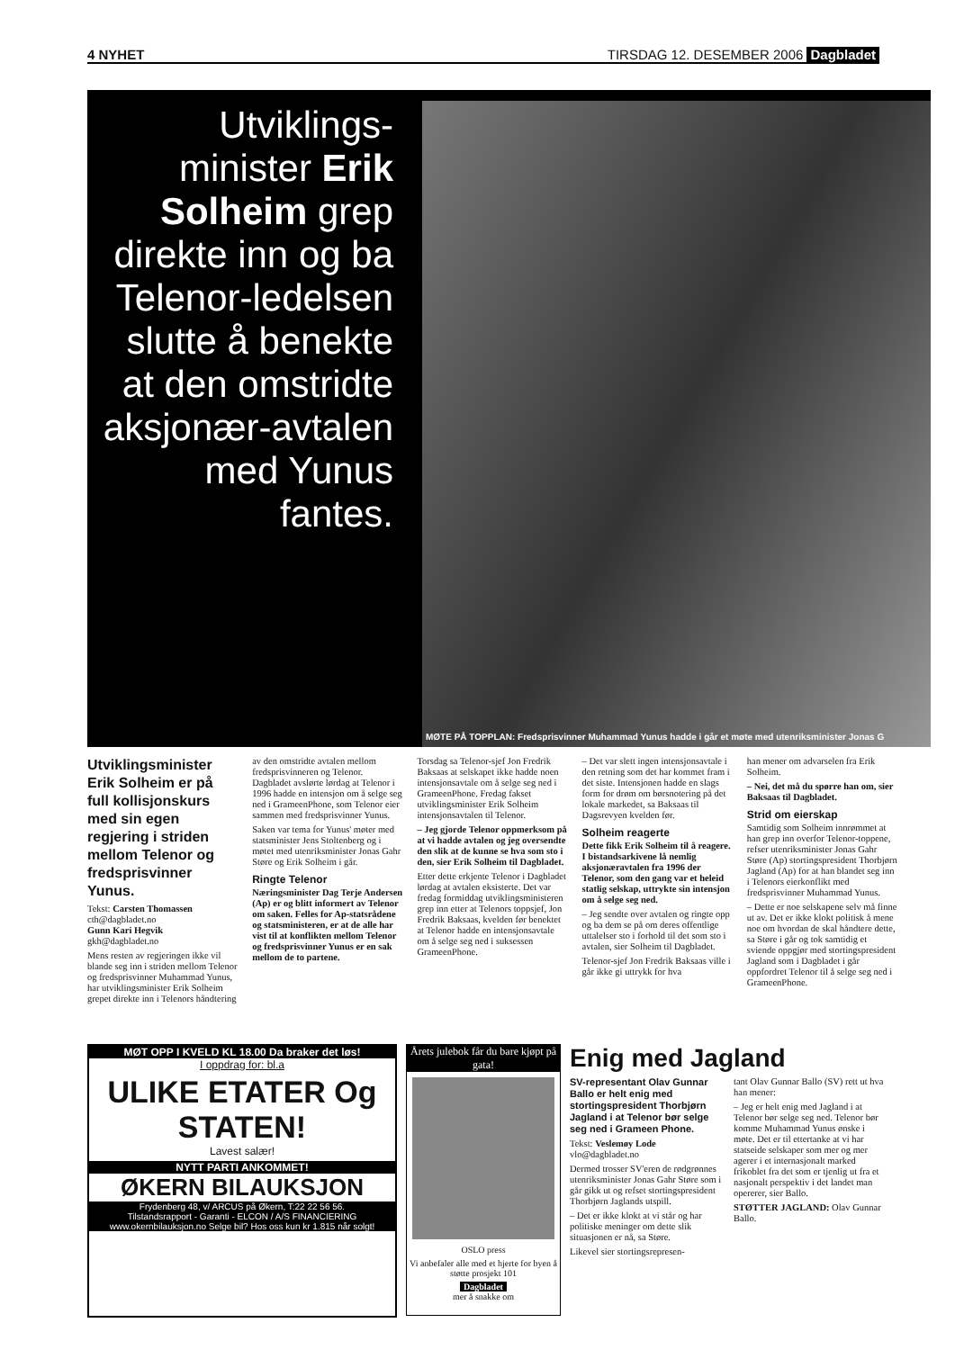4 NYHET TIRSDAG 12. DESEMBER 2006 Dagbladet
Utviklings-minister Erik Solheim grep direkte inn og ba Telenor-ledelsen slutte å benekte at den omstridte aksjonær-avtalen med Yunus fantes.
MØTE PÅ TOPPLAN: Fredsprisvinner Muhammad Yunus hadde i går et møte med utenriksminister Jonas G
Utviklingsminister Erik Solheim er på full kollisjonskurs med sin egen regjering i striden mellom Telenor og fredsprisvinner Yunus.
Tekst: Carsten Thomassen
cth@dagbladet.no
Gunn Kari Hegvik
gkh@dagbladet.no
Mens resten av regjeringen ikke vil blande seg inn i striden mellom Telenor og fredsprisvinner Muhammad Yunus, har utviklingsminister Erik Solheim grepet direkte inn i Telenors håndtering
av den omstridte avtalen mellom fredsprisvinneren og Telenor. Dagbladet avslørte lørdag at Telenor i 1996 hadde en intensjon om å selge seg ned i GrameenPhone, som Telenor eier sammen med fredsprisvinner Yunus.
Saken var tema for Yunus' møter med statsminister Jens Stoltenberg og i møtet med utenriksminister Jonas Gahr Støre og Erik Solheim i går.
Ringte Telenor
Næringsminister Dag Terje Andersen (Ap) er og blitt informert av Telenor om saken. Felles for Ap-statsrådene og statsministeren, er at de alle har vist til at konflikten mellom Telenor og fredsprisvinner Yunus er en sak mellom de to partene.
Torsdag sa Telenor-sjef Jon Fredrik Baksaas at selskapet ikke hadde noen intensjonsavtale om å selge seg ned i GrameenPhone. Fredag fakset utviklingsminister Erik Solheim intensjonsavtalen til Telenor.
– Jeg gjorde Telenor oppmerksom på at vi hadde avtalen og jeg oversendte den slik at de kunne se hva som sto i den, sier Erik Solheim til Dagbladet.
Etter dette erkjente Telenor i Dagbladet lørdag at avtalen eksisterte. Det var fredag formiddag utviklingsministeren grep inn etter at Telenors toppsjef, Jon Fredrik Baksaas, kvelden før benektet at Telenor hadde en intensjonsavtale om å selge seg ned i suksessen GrameenPhone.
– Det var slett ingen intensjonsavtale i den retning som det har kommet fram i det siste. Intensjonen hadde en slags form for drøm om børsnotering på det lokale markedet, sa Baksaas til Dagsrevyen kvelden før.
Solheim reagerte
Dette fikk Erik Solheim til å reagere. I bistandsarkivene lå nemlig aksjonæravtalen fra 1996 der Telenor, som den gang var et heleid statlig selskap, uttrykte sin intensjon om å selge seg ned.
– Jeg sendte over avtalen og ringte opp og ba dem se på om deres offentlige uttalelser sto i forhold til det som sto i avtalen, sier Solheim til Dagbladet.
Telenor-sjef Jon Fredrik Baksaas ville i går ikke gi uttrykk for hva
han mener om advarselen fra Erik Solheim.
– Nei, det må du spørre han om, sier Baksaas til Dagbladet.
Strid om eierskap
Samtidig som Solheim innrømmet at han grep inn overfor Telenor-toppene, refser utenriksminister Jonas Gahr Støre (Ap) stortingspresident Thorbjørn Jagland (Ap) for at han blandet seg inn i Telenors eierkonflikt med fredsprisvinner Muhammad Yunus.
– Dette er noe selskapene selv må finne ut av. Det er ikke klokt politisk å mene noe om hvordan de skal håndtere dette, sa Støre i går og tok samtidig et sviende oppgjør med stortingspresident Jagland som i Dagbladet i går oppfordret Telenor til å selge seg ned i GrameenPhone.
MØT OPP I KVELD KL 18.00 Da braker det løs!
I oppdrag for: bl.a
ULIKE ETATER Og STATEN!
Lavest salær!
NYTT PARTI ANKOMMET!
ØKERN BILAUKSJON
Frydenberg 48, v/ ARCUS på Økern, T:22 22 56 56.
Tilstandsrapport - Garanti - ELCON / A/S FINANCIERING
www.okernbilauksjon.no Selge bil? Hos oss kun kr 1.815 når solgt!
Årets julebok får du bare kjøpt på gata!
OSLO press
Vi anbefaler alle med et hjerte for byen å støtte prosjekt 101
Dagbladet
mer å snakke om
Enig med Jagland
SV-representant Olav Gunnar Ballo er helt enig med stortingspresident Thorbjørn Jagland i at Telenor bør selge seg ned i Grameen Phone.
Tekst: Veslemøy Lode
vlo@dagbladet.no
Dermed trosser SV'eren de rødgrønnes utenriksminister Jonas Gahr Støre som i går gikk ut og refset stortingspresident Thorbjørn Jaglands utspill.
– Det er ikke klokt at vi står og har politiske meninger om dette slik situasjonen er nå, sa Støre.
Likevel sier stortingsrepresen-
tant Olav Gunnar Ballo (SV) rett ut hva han mener:
– Jeg er helt enig med Jagland i at Telenor bør selge seg ned. Telenor bør komme Muhammad Yunus ønske i møte. Det er til ettertanke at vi har statseide selskaper som mer og mer agerer i et internasjonalt marked frikoblet fra det som er tjenlig ut fra et nasjonalt perspektiv i det landet man opererer, sier Ballo.
STØTTER JAGLAND: Olav Gunnar Ballo.